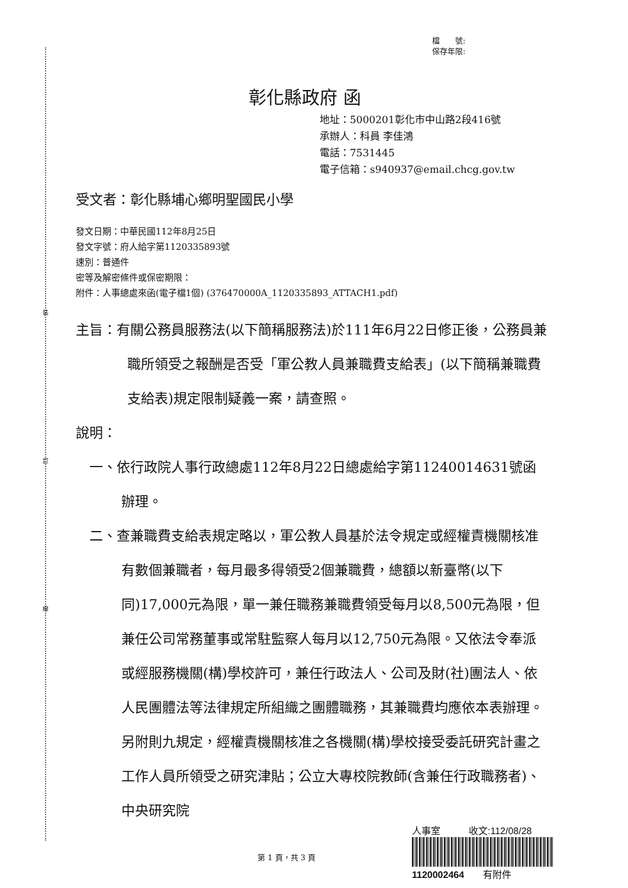裝
訂
線
檔　　號:
保存年限:
彰化縣政府 函
地址：5000201彰化市中山路2段416號
承辦人：科員 李佳鴻
電話：7531445
電子信箱：s940937@email.chcg.gov.tw
受文者：彰化縣埔心鄉明聖國民小學
發文日期：中華民國112年8月25日
發文字號：府人給字第1120335893號
速別：普通件
密等及解密條件或保密期限：
附件：人事總處來函(電子檔1個) (376470000A_1120335893_ATTACH1.pdf)
主旨：有關公務員服務法(以下簡稱服務法)於111年6月22日修正後，公務員兼職所領受之報酬是否受「軍公教人員兼職費支給表」(以下簡稱兼職費支給表)規定限制疑義一案，請查照。
說明：
一、依行政院人事行政總處112年8月22日總處給字第11240014631號函辦理。
二、查兼職費支給表規定略以，軍公教人員基於法令規定或經權責機關核准有數個兼職者，每月最多得領受2個兼職費，總額以新臺幣(以下同)17,000元為限，單一兼任職務兼職費領受每月以8,500元為限，但兼任公司常務董事或常駐監察人每月以12,750元為限。又依法令奉派或經服務機關(構)學校許可，兼任行政法人、公司及財(社)團法人、依人民團體法等法律規定所組織之團體職務，其兼職費均應依本表辦理。另附則九規定，經權責機關核准之各機關(構)學校接受委託研究計畫之工作人員所領受之研究津貼；公立大專校院教師(含兼任行政職務者)、中央研究院
人事室　　　收文:112/08/28
1120002464　　有附件
第 1 頁，共 3 頁